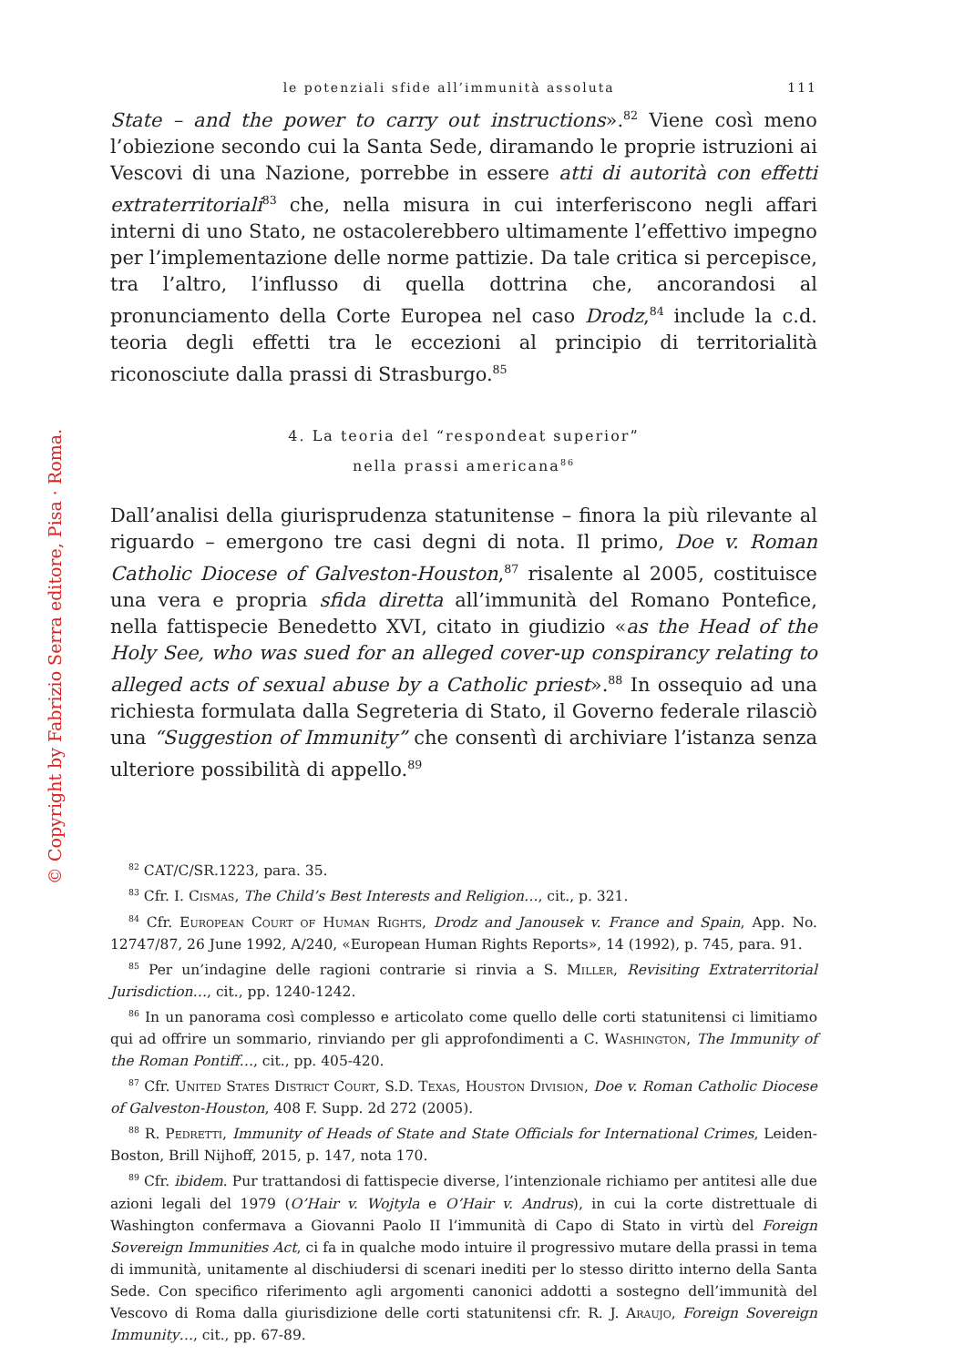© Copyright by Fabrizio Serra editore, Pisa · Roma.
le potenziali sfide all’immunità assoluta 111
State – and the power to carry out instructions».<sup>82</sup> Viene così meno l’obiezione secondo cui la Santa Sede, diramando le proprie istruzioni ai Vescovi di una Nazione, porrebbe in essere atti di autorità con effetti extraterritoriali<sup>83</sup> che, nella misura in cui interferiscono negli affari interni di uno Stato, ne ostacolerebbero ultimamente l’effettivo impegno per l’implementazione delle norme pattizie. Da tale critica si percepisce, tra l’altro, l’influsso di quella dottrina che, ancorandosi al pronunciamento della Corte Europea nel caso Drodz,<sup>84</sup> include la c.d. teoria degli effetti tra le eccezioni al principio di territorialità riconosciute dalla prassi di Strasburgo.<sup>85</sup>
4. La teoria del “respondeat superior”
nella prassi americana<sup>86</sup>
Dall’analisi della giurisprudenza statunitense – finora la più rilevante al riguardo – emergono tre casi degni di nota. Il primo, Doe v. Roman Catholic Diocese of Galveston-Houston,<sup>87</sup> risalente al 2005, costituisce una vera e propria sfida diretta all’immunità del Romano Pontefice, nella fattispecie Benedetto XVI, citato in giudizio «as the Head of the Holy See, who was sued for an alleged cover-up conspirancy relating to alleged acts of sexual abuse by a Catholic priest».<sup>88</sup> In ossequio ad una richiesta formulata dalla Segreteria di Stato, il Governo federale rilasciò una “Suggestion of Immunity” che consentì di archiviare l’istanza senza ulteriore possibilità di appello.<sup>89</sup>
<sup>82</sup> CAT/C/SR.1223, para. 35.
<sup>83</sup> Cfr. I. Cismas, The Child’s Best Interests and Religion…, cit., p. 321.
<sup>84</sup> Cfr. European Court of Human Rights, Drodz and Janousek v. France and Spain, App. No. 12747/87, 26 June 1992, A/240, «European Human Rights Reports», 14 (1992), p. 745, para. 91.
<sup>85</sup> Per un’indagine delle ragioni contrarie si rinvia a S. Miller, Revisiting Extraterritorial Jurisdiction…, cit., pp. 1240-1242.
<sup>86</sup> In un panorama così complesso e articolato come quello delle corti statunitensi ci limitiamo qui ad offrire un sommario, rinviando per gli approfondimenti a C. Washington, The Immunity of the Roman Pontiff…, cit., pp. 405-420.
<sup>87</sup> Cfr. United States District Court, S.D. Texas, Houston Division, Doe v. Roman Catholic Diocese of Galveston-Houston, 408 F. Supp. 2d 272 (2005).
<sup>88</sup> R. Pedretti, Immunity of Heads of State and State Officials for International Crimes, Leiden-Boston, Brill Nijhoff, 2015, p. 147, nota 170.
<sup>89</sup> Cfr. ibidem. Pur trattandosi di fattispecie diverse, l’intenzionale richiamo per antitesi alle due azioni legali del 1979 (O’Hair v. Wojtyla e O’Hair v. Andrus), in cui la corte distrettuale di Washington confermava a Giovanni Paolo II l’immunità di Capo di Stato in virtù del Foreign Sovereign Immunities Act, ci fa in qualche modo intuire il progressivo mutare della prassi in tema di immunità, unitamente al dischiudersi di scenari inediti per lo stesso diritto interno della Santa Sede. Con specifico riferimento agli argomenti canonici addotti a sostegno dell’immunità del Vescovo di Roma dalla giurisdizione delle corti statunitensi cfr. R. J. Araujo, Foreign Sovereign Immunity…, cit., pp. 67-89.